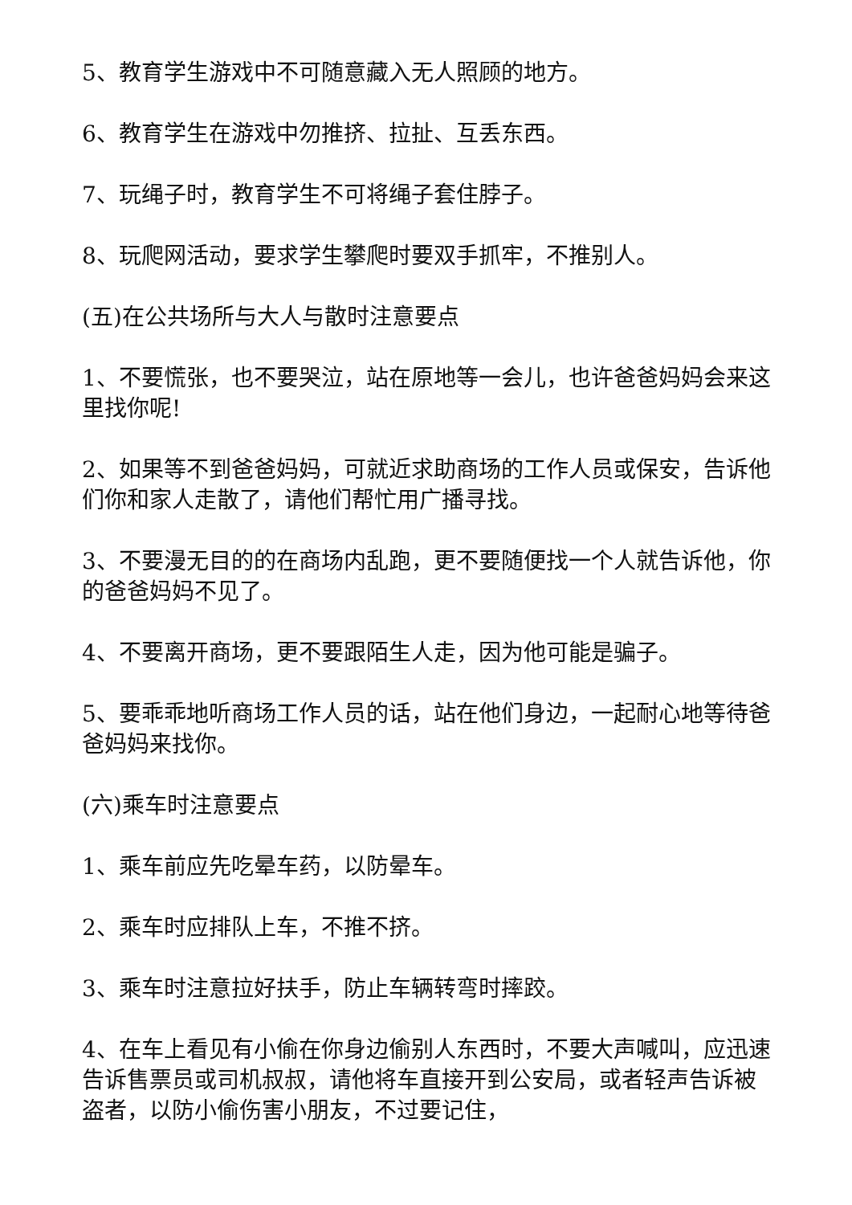5、教育学生游戏中不可随意藏入无人照顾的地方。
6、教育学生在游戏中勿推挤、拉扯、互丢东西。
7、玩绳子时，教育学生不可将绳子套住脖子。
8、玩爬网活动，要求学生攀爬时要双手抓牢，不推别人。
(五)在公共场所与大人与散时注意要点
1、不要慌张，也不要哭泣，站在原地等一会儿，也许爸爸妈妈会来这里找你呢!
2、如果等不到爸爸妈妈，可就近求助商场的工作人员或保安，告诉他们你和家人走散了，请他们帮忙用广播寻找。
3、不要漫无目的的在商场内乱跑，更不要随便找一个人就告诉他，你的爸爸妈妈不见了。
4、不要离开商场，更不要跟陌生人走，因为他可能是骗子。
5、要乖乖地听商场工作人员的话，站在他们身边，一起耐心地等待爸爸妈妈来找你。
(六)乘车时注意要点
1、乘车前应先吃晕车药，以防晕车。
2、乘车时应排队上车，不推不挤。
3、乘车时注意拉好扶手，防止车辆转弯时摔跤。
4、在车上看见有小偷在你身边偷别人东西时，不要大声喊叫，应迅速告诉售票员或司机叔叔，请他将车直接开到公安局，或者轻声告诉被盗者，以防小偷伤害小朋友，不过要记住，